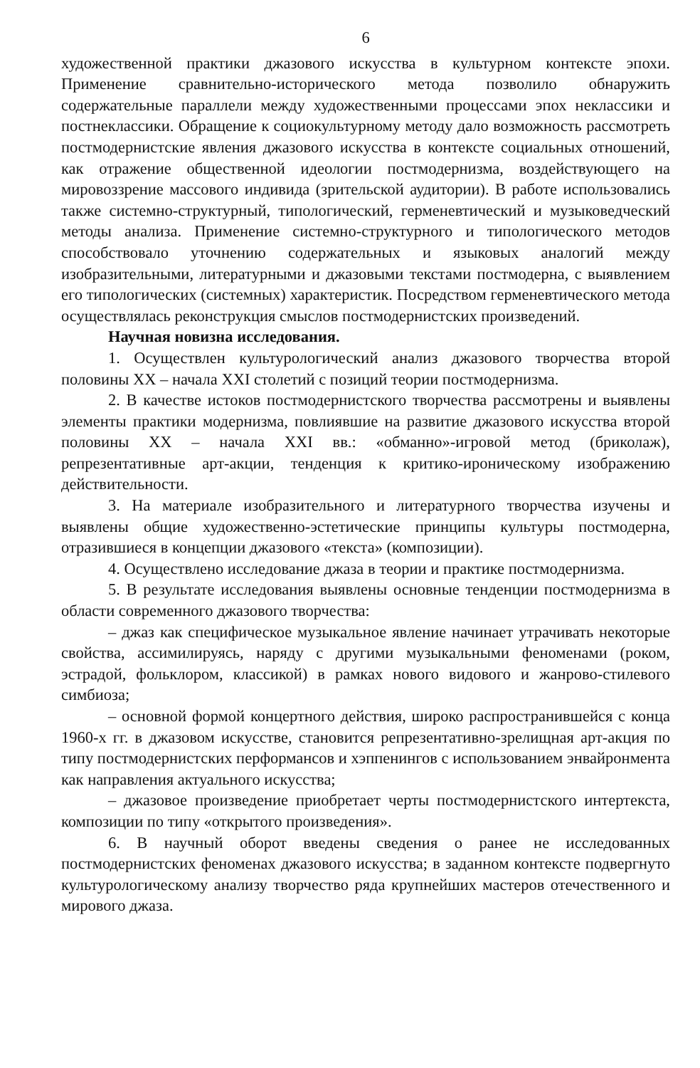6
художественной практики джазового искусства в культурном контексте эпохи. Применение сравнительно-исторического метода позволило обнаружить содержательные параллели между художественными процессами эпох неклассики и постнеклассики. Обращение к социокультурному методу дало возможность рассмотреть постмодернистские явления джазового искусства в контексте социальных отношений, как отражение общественной идеологии постмодернизма, воздействующего на мировоззрение массового индивида (зрительской аудитории). В работе использовались также системно-структурный, типологический, герменевтический и музыковедческий методы анализа. Применение системно-структурного и типологического методов способствовало уточнению содержательных и языковых аналогий между изобразительными, литературными и джазовыми текстами постмодерна, с выявлением его типологических (системных) характеристик. Посредством герменевтического метода осуществлялась реконструкция смыслов постмодернистских произведений.
Научная новизна исследования.
1. Осуществлен культурологический анализ джазового творчества второй половины XX – начала XXI столетий с позиций теории постмодернизма.
2. В качестве истоков постмодернистского творчества рассмотрены и выявлены элементы практики модернизма, повлиявшие на развитие джазового искусства второй половины XX – начала XXI вв.: «обманно»-игровой метод (бриколаж), репрезентативные арт-акции, тенденция к критико-ироническому изображению действительности.
3. На материале изобразительного и литературного творчества изучены и выявлены общие художественно-эстетические принципы культуры постмодерна, отразившиеся в концепции джазового «текста» (композиции).
4. Осуществлено исследование джаза в теории и практике постмодернизма.
5. В результате исследования выявлены основные тенденции постмодернизма в области современного джазового творчества:
– джаз как специфическое музыкальное явление начинает утрачивать некоторые свойства, ассимилируясь, наряду с другими музыкальными феноменами (роком, эстрадой, фольклором, классикой) в рамках нового видового и жанрово-стилевого симбиоза;
– основной формой концертного действия, широко распространившейся с конца 1960-х гг. в джазовом искусстве, становится репрезентативно-зрелищная арт-акция по типу постмодернистских перформансов и хэппенингов с использованием энвайронмента как направления актуального искусства;
– джазовое произведение приобретает черты постмодернистского интертекста, композиции по типу «открытого произведения».
6. В научный оборот введены сведения о ранее не исследованных постмодернистских феноменах джазового искусства; в заданном контексте подвергнуто культурологическому анализу творчество ряда крупнейших мастеров отечественного и мирового джаза.